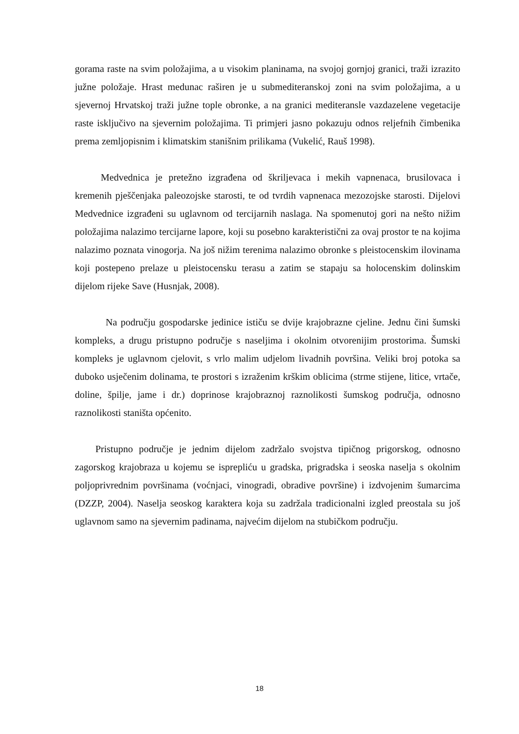gorama raste na svim položajima, a u visokim planinama, na svojoj gornjoj granici, traži izrazito južne položaje. Hrast medunac raširen je u submediteranskoj zoni na svim položajima, a u sjevernoj Hrvatskoj traži južne tople obronke, a na granici mediteransle vazdazelene vegetacije raste isključivo na sjevernim položajima. Ti primjeri jasno pokazuju odnos reljefnih čimbenika prema zemljopisnim i klimatskim stanišnim prilikama (Vukelić, Rauš 1998).
Medvednica je pretežno izgrađena od škriljevaca i mekih vapnenaca, brusilovaca i kremenih pješčenjaka paleozojske starosti, te od tvrdih vapnenaca mezozojske starosti. Dijelovi Medvednice izgrađeni su uglavnom od tercijarnih naslaga. Na spomenutoj gori na nešto nižim položajima nalazimo tercijarne lapore, koji su posebno karakteristični za ovaj prostor te na kojima nalazimo poznata vinogorja. Na još nižim terenima nalazimo obronke s pleistocenskim ilovinama koji postepeno prelaze u pleistocensku terasu a zatim se stapaju sa holocenskim dolinskim dijelom rijeke Save (Husnjak, 2008).
Na području gospodarske jedinice ističu se dvije krajobrazne cjeline. Jednu čini šumski kompleks, a drugu pristupno područje s naseljima i okolnim otvorenijim prostorima. Šumski kompleks je uglavnom cjelovit, s vrlo malim udjelom livadnih površina. Veliki broj potoka sa duboko usječenim dolinama, te prostori s izraženim krškim oblicima (strme stijene, litice, vrtače, doline, špilje, jame i dr.) doprinose krajobraznoj raznolikosti šumskog područja, odnosno raznolikosti staništa općenito.
Pristupno područje je jednim dijelom zadržalo svojstva tipičnog prigorskog, odnosno zagorskog krajobraza u kojemu se isprepliću u gradska, prigradska i seoska naselja s okolnim poljoprivrednim površinama (voćnjaci, vinogradi, obradive površine) i izdvojenim šumarcima (DZZP, 2004). Naselja seoskog karaktera koja su zadržala tradicionalni izgled preostala su još uglavnom samo na sjevernim padinama, najvećim dijelom na stubičkom području.
18